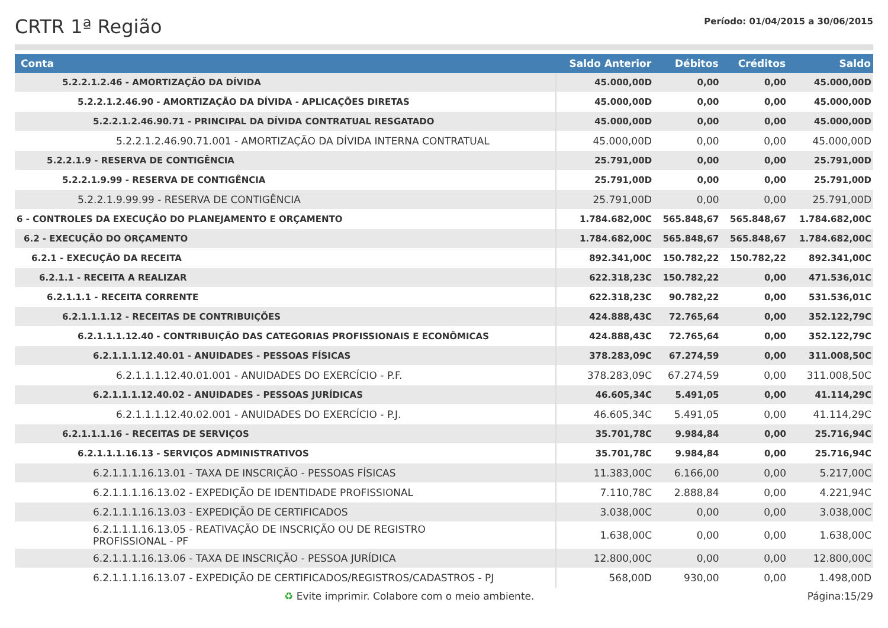CRTR 1ª Região
Período: 01/04/2015 a 30/06/2015
| Conta | Saldo Anterior | Débitos | Créditos | Saldo |
| --- | --- | --- | --- | --- |
| 5.2.2.1.2.46 - AMORTIZAÇÃO DA DÍVIDA | 45.000,00D | 0,00 | 0,00 | 45.000,00D |
| 5.2.2.1.2.46.90 - AMORTIZAÇÃO DA DÍVIDA - APLICAÇÕES DIRETAS | 45.000,00D | 0,00 | 0,00 | 45.000,00D |
| 5.2.2.1.2.46.90.71 - PRINCIPAL DA DÍVIDA CONTRATUAL RESGATADO | 45.000,00D | 0,00 | 0,00 | 45.000,00D |
| 5.2.2.1.2.46.90.71.001 - AMORTIZAÇÃO DA DÍVIDA INTERNA CONTRATUAL | 45.000,00D | 0,00 | 0,00 | 45.000,00D |
| 5.2.2.1.9 - RESERVA DE CONTIGÊNCIA | 25.791,00D | 0,00 | 0,00 | 25.791,00D |
| 5.2.2.1.9.99 - RESERVA DE CONTIGÊNCIA | 25.791,00D | 0,00 | 0,00 | 25.791,00D |
| 5.2.2.1.9.99.99 - RESERVA DE CONTIGÊNCIA | 25.791,00D | 0,00 | 0,00 | 25.791,00D |
| 6 - CONTROLES DA EXECUÇÃO DO PLANEJAMENTO E ORÇAMENTO | 1.784.682,00C | 565.848,67 | 565.848,67 | 1.784.682,00C |
| 6.2 - EXECUÇÃO DO ORÇAMENTO | 1.784.682,00C | 565.848,67 | 565.848,67 | 1.784.682,00C |
| 6.2.1 - EXECUÇÃO DA RECEITA | 892.341,00C | 150.782,22 | 150.782,22 | 892.341,00C |
| 6.2.1.1 - RECEITA A REALIZAR | 622.318,23C | 150.782,22 | 0,00 | 471.536,01C |
| 6.2.1.1.1 - RECEITA CORRENTE | 622.318,23C | 90.782,22 | 0,00 | 531.536,01C |
| 6.2.1.1.1.12 - RECEITAS DE CONTRIBUIÇÕES | 424.888,43C | 72.765,64 | 0,00 | 352.122,79C |
| 6.2.1.1.1.12.40 - CONTRIBUIÇÃO DAS CATEGORIAS PROFISSIONAIS E ECONÔMICAS | 424.888,43C | 72.765,64 | 0,00 | 352.122,79C |
| 6.2.1.1.1.12.40.01 - ANUIDADES - PESSOAS FÍSICAS | 378.283,09C | 67.274,59 | 0,00 | 311.008,50C |
| 6.2.1.1.1.12.40.01.001 - ANUIDADES DO EXERCÍCIO - P.F. | 378.283,09C | 67.274,59 | 0,00 | 311.008,50C |
| 6.2.1.1.1.12.40.02 - ANUIDADES - PESSOAS JURÍDICAS | 46.605,34C | 5.491,05 | 0,00 | 41.114,29C |
| 6.2.1.1.1.12.40.02.001 - ANUIDADES DO EXERCÍCIO - P.J. | 46.605,34C | 5.491,05 | 0,00 | 41.114,29C |
| 6.2.1.1.1.16 - RECEITAS DE SERVIÇOS | 35.701,78C | 9.984,84 | 0,00 | 25.716,94C |
| 6.2.1.1.1.16.13 - SERVIÇOS ADMINISTRATIVOS | 35.701,78C | 9.984,84 | 0,00 | 25.716,94C |
| 6.2.1.1.1.16.13.01 - TAXA DE INSCRIÇÃO - PESSOAS FÍSICAS | 11.383,00C | 6.166,00 | 0,00 | 5.217,00C |
| 6.2.1.1.1.16.13.02 - EXPEDIÇÃO DE IDENTIDADE PROFISSIONAL | 7.110,78C | 2.888,84 | 0,00 | 4.221,94C |
| 6.2.1.1.1.16.13.03 - EXPEDIÇÃO DE CERTIFICADOS | 3.038,00C | 0,00 | 0,00 | 3.038,00C |
| 6.2.1.1.1.16.13.05 - REATIVAÇÃO DE INSCRIÇÃO OU DE REGISTRO PROFISSIONAL - PF | 1.638,00C | 0,00 | 0,00 | 1.638,00C |
| 6.2.1.1.1.16.13.06 - TAXA DE INSCRIÇÃO - PESSOA JURÍDICA | 12.800,00C | 0,00 | 0,00 | 12.800,00C |
| 6.2.1.1.1.16.13.07 - EXPEDIÇÃO DE CERTIFICADOS/REGISTROS/CADASTROS - PJ | 568,00D | 930,00 | 0,00 | 1.498,00D |
♻ Evite imprimir. Colabore com o meio ambiente. Página:15/29